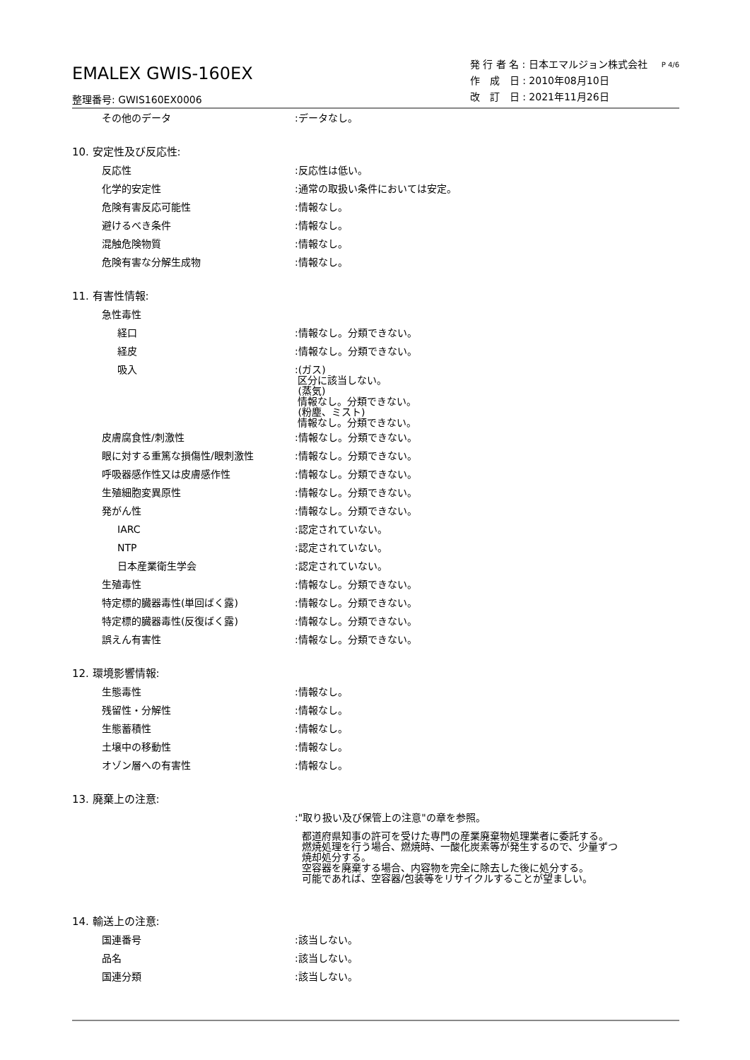EMALEX GWIS-160EX
整理番号: GWIS160EX0006
発 行 者 名 : 日本エマルジョン株式会社
作　成　日 : 2010年08月10日
改　訂　日 : 2021年11月26日
P 4/6
その他のデータ :データなし。
10. 安定性及び反応性:
反応性 :反応性は低い。
化学的安定性 :通常の取扱い条件においては安定。
危険有害反応可能性 :情報なし。
避けるべき条件 :情報なし。
混触危険物質 :情報なし。
危険有害な分解生成物 :情報なし。
11. 有害性情報:
急性毒性
経口 :情報なし。分類できない。
経皮 :情報なし。分類できない。
吸入
:(ガス)
区分に該当しない。
(蒸気)
情報なし。分類できない。
(粉塵、ミスト)
情報なし。分類できない。
皮膚腐食性/刺激性 :情報なし。分類できない。
眼に対する重篤な損傷性/眼刺激性 :情報なし。分類できない。
呼吸器感作性又は皮膚感作性 :情報なし。分類できない。
生殖細胞変異原性 :情報なし。分類できない。
発がん性 :情報なし。分類できない。
IARC :認定されていない。
NTP :認定されていない。
日本産業衛生学会 :認定されていない。
生殖毒性 :情報なし。分類できない。
特定標的臓器毒性(単回ばく露) :情報なし。分類できない。
特定標的臓器毒性(反復ばく露) :情報なし。分類できない。
誤えん有害性 :情報なし。分類できない。
12. 環境影響情報:
生態毒性 :情報なし。
残留性・分解性 :情報なし。
生態蓄積性 :情報なし。
土壌中の移動性 :情報なし。
オゾン層への有害性 :情報なし。
13. 廃棄上の注意:
:"取り扱い及び保管上の注意"の章を参照。
都道府県知事の許可を受けた専門の産業廃棄物処理業者に委託する。
燃焼処理を行う場合、燃焼時、一酸化炭素等が発生するので、少量ずつ
焼却処分する。
空容器を廃棄する場合、内容物を完全に除去した後に処分する。
可能であれば、空容器/包装等をリサイクルすることが望ましい。
14. 輸送上の注意:
国連番号 :該当しない。
品名 :該当しない。
国連分類 :該当しない。